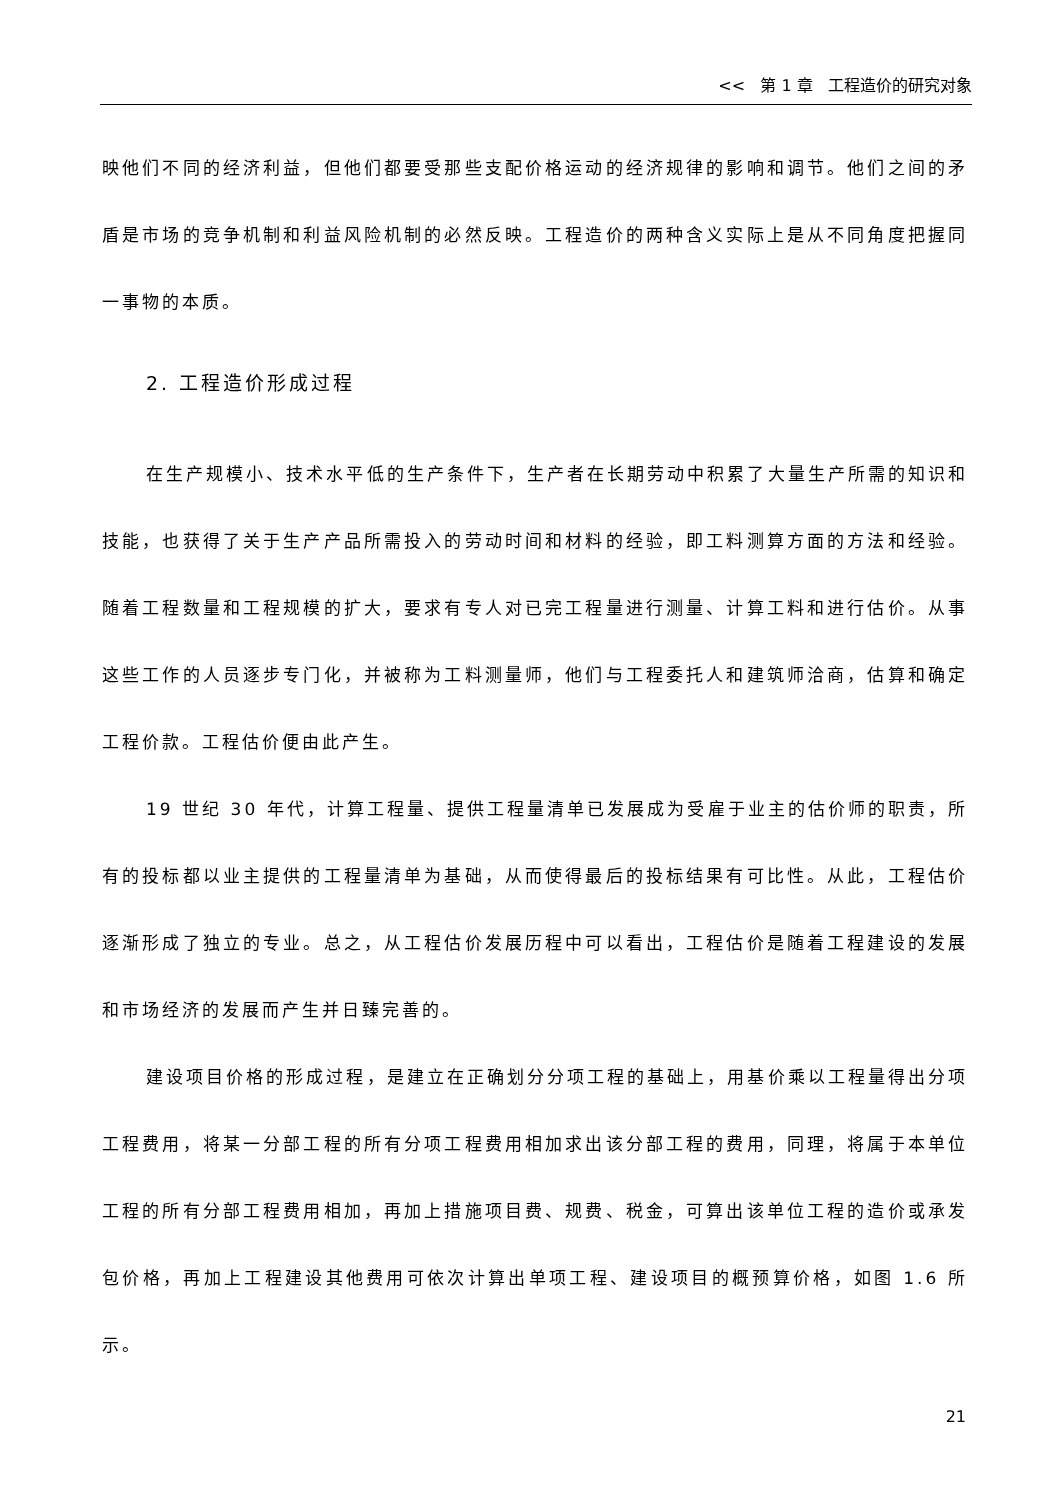<< 第 1 章 工程造价的研究对象
映他们不同的经济利益，但他们都要受那些支配价格运动的经济规律的影响和调节。他们之间的矛盾是市场的竞争机制和利益风险机制的必然反映。工程造价的两种含义实际上是从不同角度把握同一事物的本质。
2. 工程造价形成过程
在生产规模小、技术水平低的生产条件下，生产者在长期劳动中积累了大量生产所需的知识和技能，也获得了关于生产产品所需投入的劳动时间和材料的经验，即工料测算方面的方法和经验。随着工程数量和工程规模的扩大，要求有专人对已完工程量进行测量、计算工料和进行估价。从事这些工作的人员逐步专门化，并被称为工料测量师，他们与工程委托人和建筑师洽商，估算和确定工程价款。工程估价便由此产生。
19 世纪 30 年代，计算工程量、提供工程量清单已发展成为受雇于业主的估价师的职责，所有的投标都以业主提供的工程量清单为基础，从而使得最后的投标结果有可比性。从此，工程估价逐渐形成了独立的专业。总之，从工程估价发展历程中可以看出，工程估价是随着工程建设的发展和市场经济的发展而产生并日臻完善的。
建设项目价格的形成过程，是建立在正确划分分项工程的基础上，用基价乘以工程量得出分项工程费用，将某一分部工程的所有分项工程费用相加求出该分部工程的费用，同理，将属于本单位工程的所有分部工程费用相加，再加上措施项目费、规费、税金，可算出该单位工程的造价或承发包价格，再加上工程建设其他费用可依次计算出单项工程、建设项目的概预算价格，如图 1.6 所示。
21